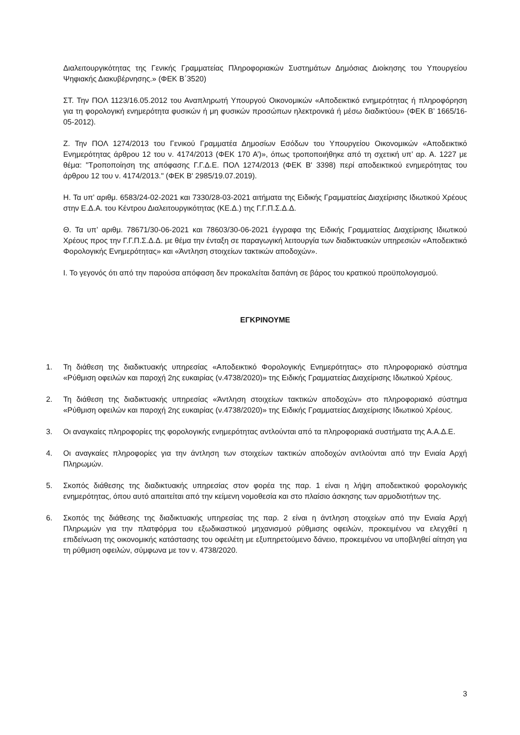Διαλειτουργικότητας της Γενικής Γραμματείας Πληροφοριακών Συστημάτων Δημόσιας Διοίκησης του Υπουργείου Ψηφιακής Διακυβέρνησης.» (ΦΕΚ Β΄3520)
ΣΤ. Την ΠΟΛ 1123/16.05.2012 του Αναπληρωτή Υπουργού Οικονομικών «Αποδεικτικό ενημερότητας ή πληροφόρηση για τη φορολογική ενημερότητα φυσικών ή μη φυσικών προσώπων ηλεκτρονικά ή μέσω διαδικτύου» (ΦΕΚ Β’ 1665/16-05-2012).
Ζ. Την ΠΟΛ 1274/2013 του Γενικού Γραμματέα Δημοσίων Εσόδων του Υπουργείου Οικονομικών «Αποδεικτικό Ενημερότητας άρθρου 12 του ν. 4174/2013 (ΦΕΚ 170 Α’)», όπως τροποποιήθηκε από τη σχετική υπ’ αρ. Α. 1227 με θέμα: "Τροποποίηση της απόφασης Γ.Γ.Δ.Ε. ΠΟΛ 1274/2013 (ΦΕΚ Β' 3398) περί αποδεικτικού ενημερότητας του άρθρου 12 του ν. 4174/2013." (ΦΕΚ Β' 2985/19.07.2019).
Η. Τα υπ’ αριθμ. 6583/24-02-2021 και 7330/28-03-2021 αιτήματα της Ειδικής Γραμματείας Διαχείρισης Ιδιωτικού Χρέους στην Ε.Δ.Α. του Κέντρου Διαλειτουργικότητας (ΚΕ.Δ.) της Γ.Γ.Π.Σ.Δ.Δ.
Θ. Τα υπ’ αριθμ. 78671/30-06-2021 και 78603/30-06-2021 έγγραφα της Ειδικής Γραμματείας Διαχείρισης Ιδιωτικού Χρέους προς την Γ.Γ.Π.Σ.Δ.Δ. με θέμα την ένταξη σε παραγωγική λειτουργία των διαδικτυακών υπηρεσιών «Αποδεικτικό Φορολογικής Ενημερότητας» και «Άντληση στοιχείων τακτικών αποδοχών».
Ι. Το γεγονός ότι από την παρούσα απόφαση δεν προκαλείται δαπάνη σε βάρος του κρατικού προϋπολογισμού.
ΕΓΚΡΙΝΟΥΜΕ
1. Τη διάθεση της διαδικτυακής υπηρεσίας «Αποδεικτικό Φορολογικής Ενημερότητας» στο πληροφοριακό σύστημα «Ρύθμιση οφειλών και παροχή 2ης ευκαιρίας (ν.4738/2020)» της Ειδικής Γραμματείας Διαχείρισης Ιδιωτικού Χρέους.
2. Τη διάθεση της διαδικτυακής υπηρεσίας «Άντληση στοιχείων τακτικών αποδοχών» στο πληροφοριακό σύστημα «Ρύθμιση οφειλών και παροχή 2ης ευκαιρίας (ν.4738/2020)» της Ειδικής Γραμματείας Διαχείρισης Ιδιωτικού Χρέους.
3. Οι αναγκαίες πληροφορίες της φορολογικής ενημερότητας αντλούνται από τα πληροφοριακά συστήματα της Α.Α.Δ.Ε.
4. Οι αναγκαίες πληροφορίες για την άντληση των στοιχείων τακτικών αποδοχών αντλούνται από την Ενιαία Αρχή Πληρωμών.
5. Σκοπός διάθεσης της διαδικτυακής υπηρεσίας στον φορέα της παρ. 1 είναι η λήψη αποδεικτικού φορολογικής ενημερότητας, όπου αυτό απαιτείται από την κείμενη νομοθεσία και στο πλαίσιο άσκησης των αρμοδιοτήτων της.
6. Σκοπός της διάθεσης της διαδικτυακής υπηρεσίας της παρ. 2 είναι η άντληση στοιχείων από την Ενιαία Αρχή Πληρωμών για την πλατφόρμα του εξωδικαστικού μηχανισμού ρύθμισης οφειλών, προκειμένου να ελεγχθεί η επιδείνωση της οικονομικής κατάστασης του οφειλέτη με εξυπηρετούμενο δάνειο, προκειμένου να υποβληθεί αίτηση για τη ρύθμιση οφειλών, σύμφωνα με τον ν. 4738/2020.
3